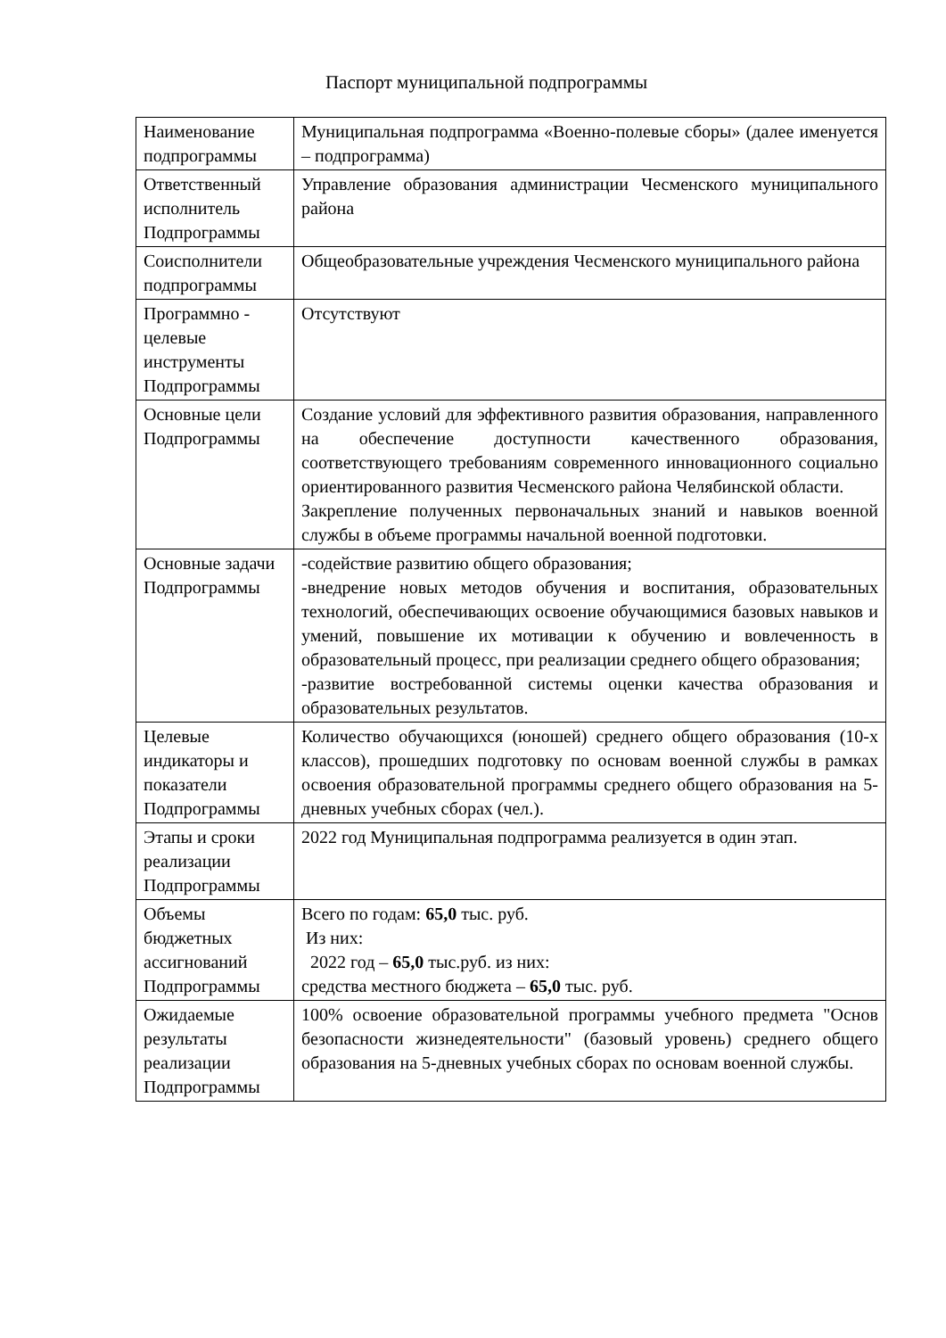Паспорт муниципальной подпрограммы
| Наименование подпрограммы | Муниципальная подпрограмма «Военно-полевые сборы» (далее именуется – подпрограмма) |
| Ответственный исполнитель Подпрограммы | Управление образования администрации Чесменского муниципального района |
| Соисполнители подпрограммы | Общеобразовательные учреждения Чесменского муниципального района |
| Программно - целевые инструменты Подпрограммы | Отсутствуют |
| Основные цели Подпрограммы | Создание условий для эффективного развития образования, направленного на обеспечение доступности качественного образования, соответствующего требованиям современного инновационного социально ориентированного развития Чесменского района Челябинской области. Закрепление полученных первоначальных знаний и навыков военной службы в объеме программы начальной военной подготовки. |
| Основные задачи Подпрограммы | -содействие развитию общего образования; -внедрение новых методов обучения и воспитания, образовательных технологий, обеспечивающих освоение обучающимися базовых навыков и умений, повышение их мотивации к обучению и вовлеченность в образовательный процесс, при реализации среднего общего образования; -развитие востребованной системы оценки качества образования и образовательных результатов. |
| Целевые индикаторы и показатели Подпрограммы | Количество обучающихся (юношей) среднего общего образования (10-х классов), прошедших подготовку по основам военной службы в рамках освоения образовательной программы среднего общего образования на 5-дневных учебных сборах (чел.). |
| Этапы и сроки реализации Подпрограммы | 2022 год Муниципальная подпрограмма реализуется в один этап. |
| Объемы бюджетных ассигнований Подпрограммы | Всего по годам: 65,0 тыс. руб. Из них: 2022 год – 65,0 тыс.руб. из них: средства местного бюджета – 65,0 тыс. руб. |
| Ожидаемые результаты реализации Подпрограммы | 100% освоение образовательной программы учебного предмета "Основ безопасности жизнедеятельности" (базовый уровень) среднего общего образования на 5-дневных учебных сборах по основам военной службы. |